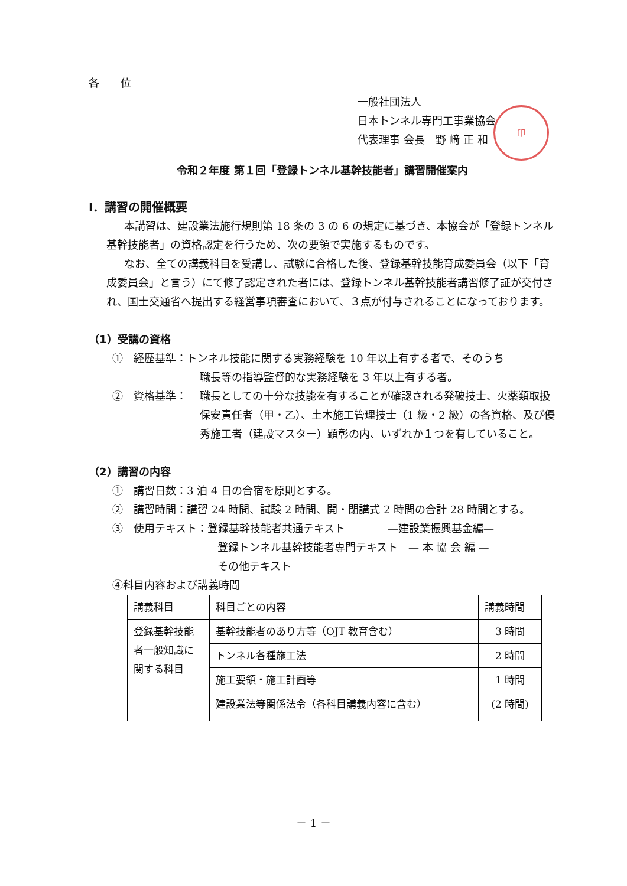各　　位
一般社団法人
日本トンネル専門工事業協会
代表理事 会長　野 﨑 正 和
印
令和２年度 第１回「登録トンネル基幹技能者」講習開催案内
Ⅰ．講習の開催概要
本講習は、建設業法施行規則第 18 条の 3 の 6 の規定に基づき、本協会が「登録トンネル基幹技能者」の資格認定を行うため、次の要領で実施するものです。
なお、全ての講義科目を受講し、試験に合格した後、登録基幹技能育成委員会（以下「育成委員会」と言う）にて修了認定された者には、登録トンネル基幹技能者講習修了証が交付され、国土交通省へ提出する経営事項審査において、３点が付与されることになっております。
（1）受講の資格
①　経歴基準：トンネル技能に関する実務経験を 10 年以上有する者で、そのうち
職長等の指導監督的な実務経験を 3 年以上有する者。
②　資格基準：
　　　　　
職長としての十分な技能を有することが確認される発破技士、火薬類取扱保安責任者（甲・乙）、土木施工管理技士（1 級・2 級）の各資格、及び優秀施工者（建設マスター）顕彰の内、いずれか１つを有していること。
（2）講習の内容
①　講習日数：3 泊 4 日の合宿を原則とする。
②　講習時間：講習 24 時間、試験 2 時間、開・閉講式 2 時間の合計 28 時間とする。
③　使用テキスト：登録基幹技能者共通テキスト　　　　—建設業振興基金編—
登録トンネル基幹技能者専門テキスト　— 本 協 会 編 —
その他テキスト
④科目内容および講義時間
| 講義科目 | 科目ごとの内容 | 講義時間 |
| 登録基幹技能者一般知識に関する科目 | 基幹技能者のあり方等（OJT 教育含む） | 3 時間 |
| | トンネル各種施工法 | 2 時間 |
| | 施工要領・施工計画等 | 1 時間 |
| | 建設業法等関係法令（各科目講義内容に含む） | (2 時間) |
－ 1 －